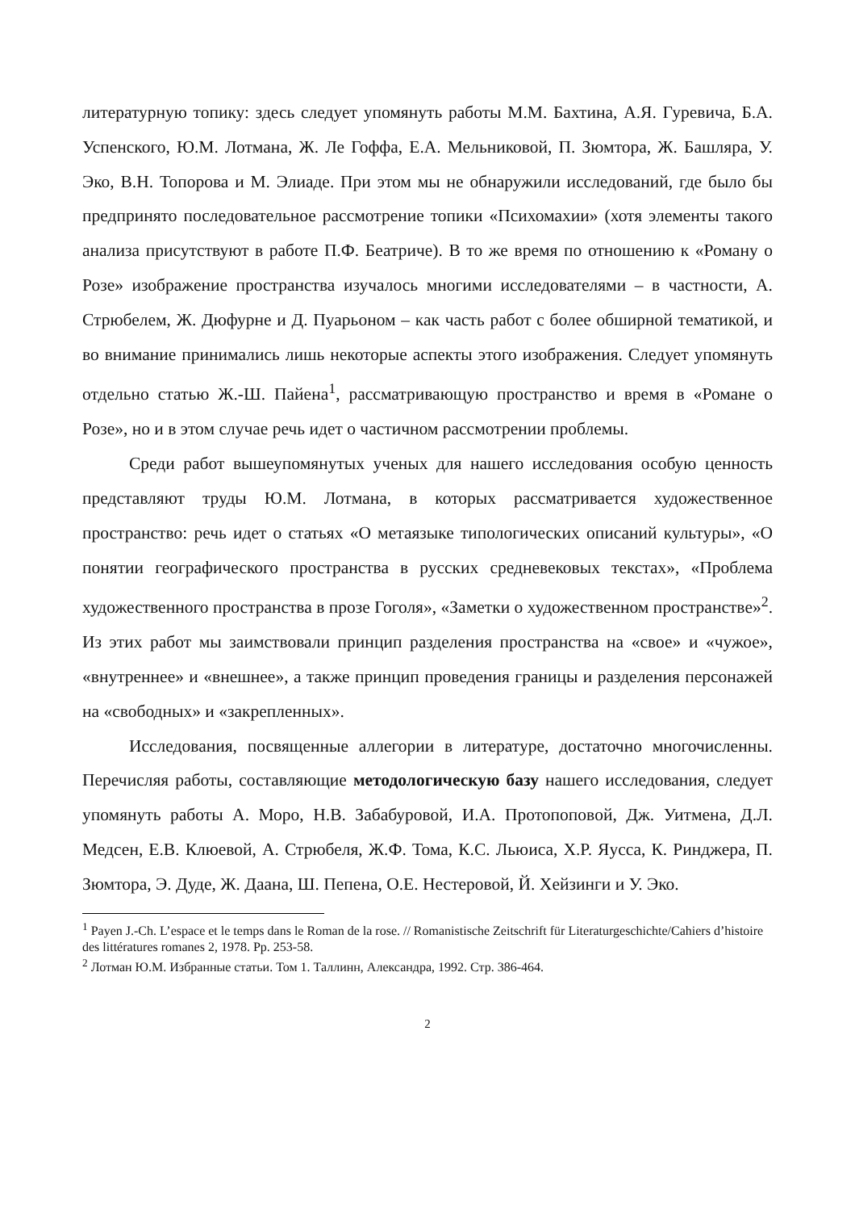литературную топику: здесь следует упомянуть работы М.М. Бахтина, А.Я. Гуревича, Б.А. Успенского, Ю.М. Лотмана, Ж. Ле Гоффа, Е.А. Мельниковой, П. Зюмтора, Ж. Башляра, У. Эко, В.Н. Топорова и М. Элиаде. При этом мы не обнаружили исследований, где было бы предпринято последовательное рассмотрение топики «Психомахии» (хотя элементы такого анализа присутствуют в работе П.Ф. Беатриче). В то же время по отношению к «Роману о Розе» изображение пространства изучалось многими исследователями – в частности, А. Стрюбелем, Ж. Дюфурне и Д. Пуарьоном – как часть работ с более обширной тематикой, и во внимание принимались лишь некоторые аспекты этого изображения. Следует упомянуть отдельно статью Ж.-Ш. Пайена<sup>1</sup>, рассматривающую пространство и время в «Романе о Розе», но и в этом случае речь идет о частичном рассмотрении проблемы.
Среди работ вышеупомянутых ученых для нашего исследования особую ценность представляют труды Ю.М. Лотмана, в которых рассматривается художественное пространство: речь идет о статьях «О метаязыке типологических описаний культуры», «О понятии географического пространства в русских средневековых текстах», «Проблема художественного пространства в прозе Гоголя», «Заметки о художественном пространстве»<sup>2</sup>. Из этих работ мы заимствовали принцип разделения пространства на «свое» и «чужое», «внутреннее» и «внешнее», а также принцип проведения границы и разделения персонажей на «свободных» и «закрепленных».
Исследования, посвященные аллегории в литературе, достаточно многочисленны. Перечисляя работы, составляющие методологическую базу нашего исследования, следует упомянуть работы А. Моро, Н.В. Забабуровой, И.А. Протопоповой, Дж. Уитмена, Д.Л. Медсен, Е.В. Клюевой, А. Стрюбеля, Ж.Ф. Тома, К.С. Льюиса, Х.Р. Яусса, К. Ринджера, П. Зюмтора, Э. Дуде, Ж. Даана, Ш. Пепена, О.Е. Нестеровой, Й. Хейзинги и У. Эко.
<sup>1</sup> Payen J.-Ch. L’espace et le temps dans le Roman de la rose. // Romanistische Zeitschrift für Literaturgeschichte/Cahiers d’histoire des littératures romanes 2, 1978. Pp. 253-58.
<sup>2</sup> Лотман Ю.М. Избранные статьи. Том 1. Таллинн, Александра, 1992. Стр. 386-464.
2